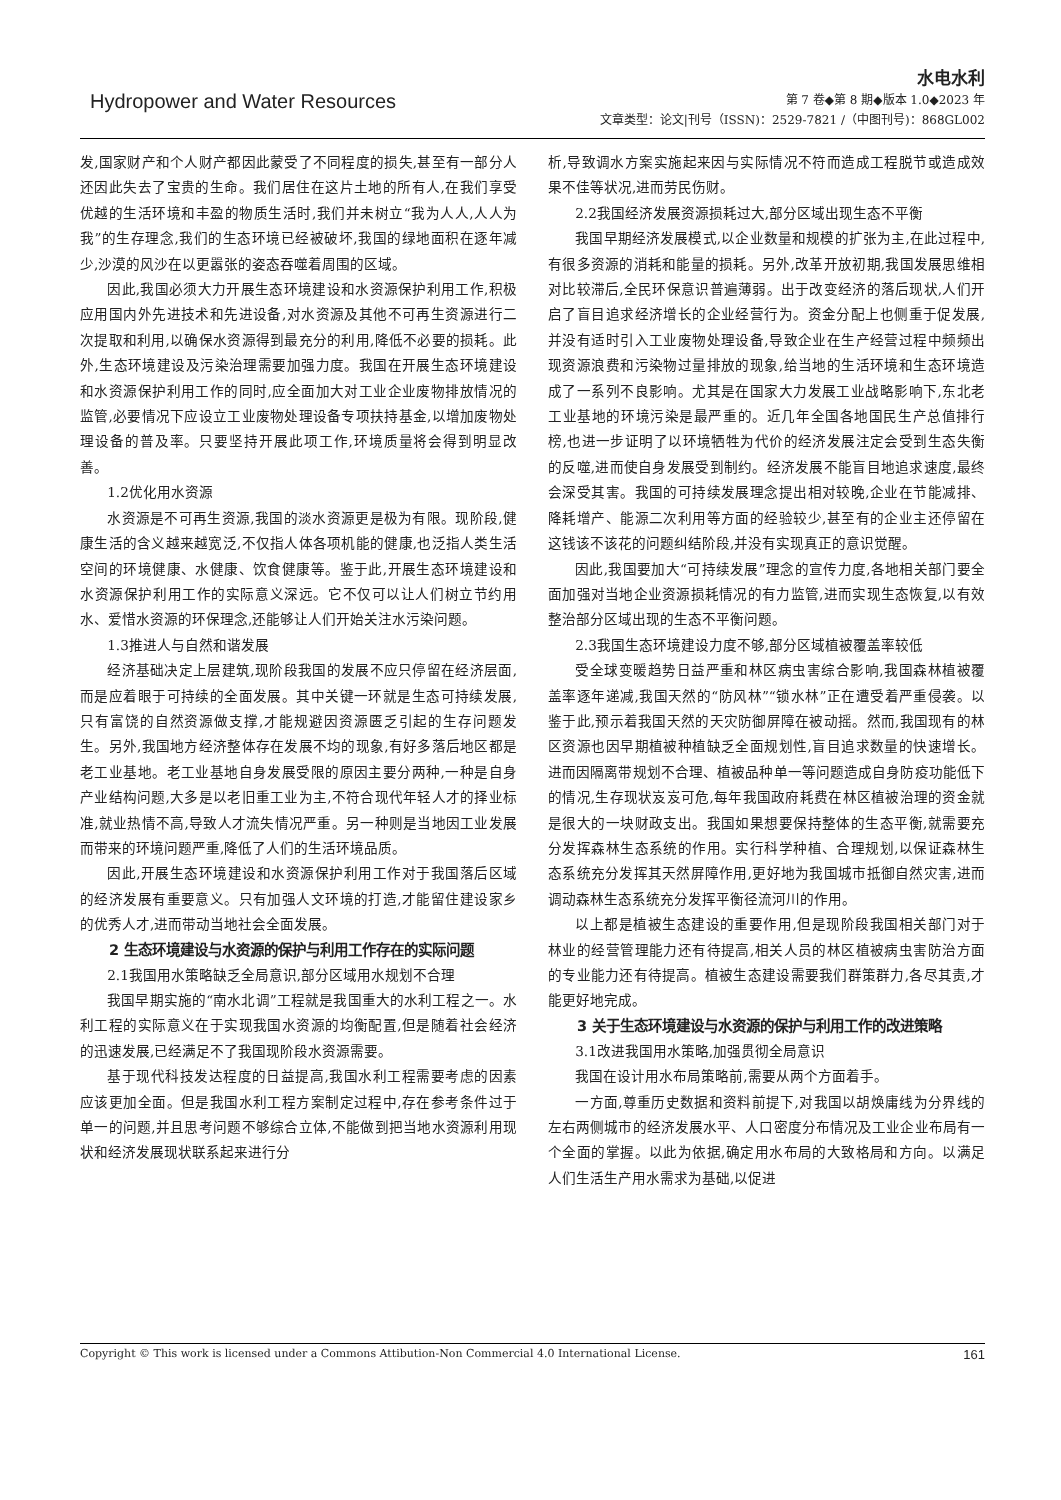Hydropower and Water Resources
水电水利
第 7 卷◆第 8 期◆版本 1.0◆2023 年
文章类型：论文|刊号（ISSN)：2529-7821 /（中图刊号)：868GL002
发,国家财产和个人财产都因此蒙受了不同程度的损失,甚至有一部分人还因此失去了宝贵的生命。我们居住在这片土地的所有人,在我们享受优越的生活环境和丰盈的物质生活时,我们并未树立“我为人人,人人为我”的生存理念,我们的生态环境已经被破坏,我国的绿地面积在逐年减少,沙漠的风沙在以更嚣张的姿态吞噬着周围的区域。
因此,我国必须大力开展生态环境建设和水资源保护利用工作,积极应用国内外先进技术和先进设备,对水资源及其他不可再生资源进行二次提取和利用,以确保水资源得到最充分的利用,降低不必要的损耗。此外,生态环境建设及污染治理需要加强力度。我国在开展生态环境建设和水资源保护利用工作的同时,应全面加大对工业企业废物排放情况的监管,必要情况下应设立工业废物处理设备专项扶持基金,以增加废物处理设备的普及率。只要坚持开展此项工作,环境质量将会得到明显改善。
1.2优化用水资源
水资源是不可再生资源,我国的淡水资源更是极为有限。现阶段,健康生活的含义越来越宽泛,不仅指人体各项机能的健康,也泛指人类生活空间的环境健康、水健康、饮食健康等。鉴于此,开展生态环境建设和水资源保护利用工作的实际意义深远。它不仅可以让人们树立节约用水、爱惜水资源的环保理念,还能够让人们开始关注水污染问题。
1.3推进人与自然和谐发展
经济基础决定上层建筑,现阶段我国的发展不应只停留在经济层面,而是应着眼于可持续的全面发展。其中关键一环就是生态可持续发展,只有富饶的自然资源做支撑,才能规避因资源匮乏引起的生存问题发生。另外,我国地方经济整体存在发展不均的现象,有好多落后地区都是老工业基地。老工业基地自身发展受限的原因主要分两种,一种是自身产业结构问题,大多是以老旧重工业为主,不符合现代年轻人才的择业标准,就业热情不高,导致人才流失情况严重。另一种则是当地因工业发展而带来的环境问题严重,降低了人们的生活环境品质。
因此,开展生态环境建设和水资源保护利用工作对于我国落后区域的经济发展有重要意义。只有加强人文环境的打造,才能留住建设家乡的优秀人才,进而带动当地社会全面发展。
2 生态环境建设与水资源的保护与利用工作存在的实际问题
2.1我国用水策略缺乏全局意识,部分区域用水规划不合理
我国早期实施的“南水北调”工程就是我国重大的水利工程之一。水利工程的实际意义在于实现我国水资源的均衡配置,但是随着社会经济的迅速发展,已经满足不了我国现阶段水资源需要。
基于现代科技发达程度的日益提高,我国水利工程需要考虑的因素应该更加全面。但是我国水利工程方案制定过程中,存在参考条件过于单一的问题,并且思考问题不够综合立体,不能做到把当地水资源利用现状和经济发展现状联系起来进行分
析,导致调水方案实施起来因与实际情况不符而造成工程脱节或造成效果不佳等状况,进而劳民伤财。
2.2我国经济发展资源损耗过大,部分区域出现生态不平衡
我国早期经济发展模式,以企业数量和规模的扩张为主,在此过程中,有很多资源的消耗和能量的损耗。另外,改革开放初期,我国发展思维相对比较滞后,全民环保意识普遍薄弱。出于改变经济的落后现状,人们开启了盲目追求经济增长的企业经营行为。资金分配上也侧重于促发展,并没有适时引入工业废物处理设备,导致企业在生产经营过程中频频出现资源浪费和污染物过量排放的现象,给当地的生活环境和生态环境造成了一系列不良影响。尤其是在国家大力发展工业战略影响下,东北老工业基地的环境污染是最严重的。近几年全国各地国民生产总值排行榜,也进一步证明了以环境牺牲为代价的经济发展注定会受到生态失衡的反噬,进而使自身发展受到制约。经济发展不能盲目地追求速度,最终会深受其害。我国的可持续发展理念提出相对较晚,企业在节能减排、降耗增产、能源二次利用等方面的经验较少,甚至有的企业主还停留在这钱该不该花的问题纠结阶段,并没有实现真正的意识觉醒。
因此,我国要加大“可持续发展”理念的宣传力度,各地相关部门要全面加强对当地企业资源损耗情况的有力监管,进而实现生态恢复,以有效整治部分区域出现的生态不平衡问题。
2.3我国生态环境建设力度不够,部分区域植被覆盖率较低
受全球变暖趋势日益严重和林区病虫害综合影响,我国森林植被覆盖率逐年递减,我国天然的“防风林”“锁水林”正在遭受着严重侵袭。以鉴于此,预示着我国天然的天灾防御屏障在被动摇。然而,我国现有的林区资源也因早期植被种植缺乏全面规划性,盲目追求数量的快速增长。进而因隔离带规划不合理、植被品种单一等问题造成自身防疫功能低下的情况,生存现状岌岌可危,每年我国政府耗费在林区植被治理的资金就是很大的一块财政支出。我国如果想要保持整体的生态平衡,就需要充分发挥森林生态系统的作用。实行科学种植、合理规划,以保证森林生态系统充分发挥其天然屏障作用,更好地为我国城市抵御自然灾害,进而调动森林生态系统充分发挥平衡径流河川的作用。
以上都是植被生态建设的重要作用,但是现阶段我国相关部门对于林业的经营管理能力还有待提高,相关人员的林区植被病虫害防治方面的专业能力还有待提高。植被生态建设需要我们群策群力,各尽其责,才能更好地完成。
3 关于生态环境建设与水资源的保护与利用工作的改进策略
3.1改进我国用水策略,加强贯彻全局意识
我国在设计用水布局策略前,需要从两个方面着手。
一方面,尊重历史数据和资料前提下,对我国以胡焕庸线为分界线的左右两侧城市的经济发展水平、人口密度分布情况及工业企业布局有一个全面的掌握。以此为依据,确定用水布局的大致格局和方向。以满足人们生活生产用水需求为基础,以促进
Copyright © This work is licensed under a Commons Attibution-Non Commercial 4.0 International License. 161